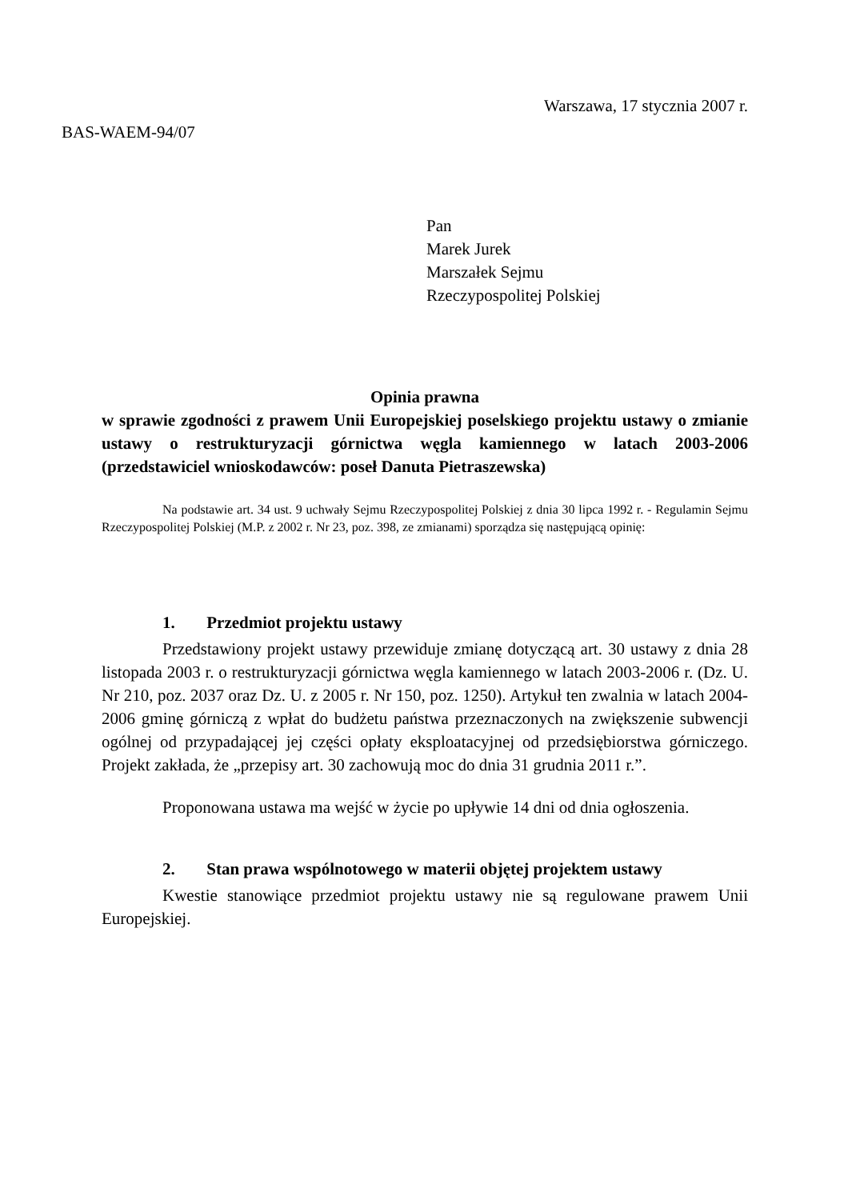Warszawa, 17 stycznia 2007 r.
BAS-WAEM-94/07
Pan
Marek Jurek
Marszałek Sejmu
Rzeczypospolitej Polskiej
Opinia prawna
w sprawie zgodności z prawem Unii Europejskiej poselskiego projektu ustawy o zmianie ustawy o restrukturyzacji górnictwa węgla kamiennego w latach 2003-2006 (przedstawiciel wnioskodawców: poseł Danuta Pietraszewska)
Na podstawie art. 34 ust. 9 uchwały Sejmu Rzeczypospolitej Polskiej z dnia 30 lipca 1992 r. - Regulamin Sejmu Rzeczypospolitej Polskiej (M.P. z 2002 r. Nr 23, poz. 398, ze zmianami) sporządza się następującą opinię:
1. Przedmiot projektu ustawy
Przedstawiony projekt ustawy przewiduje zmianę dotyczącą art. 30 ustawy z dnia 28 listopada 2003 r. o restrukturyzacji górnictwa węgla kamiennego w latach 2003-2006 r. (Dz. U. Nr 210, poz. 2037 oraz Dz. U. z 2005 r. Nr 150, poz. 1250). Artykuł ten zwalnia w latach 2004-2006 gminę górniczą z wpłat do budżetu państwa przeznaczonych na zwiększenie subwencji ogólnej od przypadającej jej części opłaty eksploatacyjnej od przedsiębiorstwa górniczego. Projekt zakłada, że „przepisy art. 30 zachowują moc do dnia 31 grudnia 2011 r.”.
Proponowana ustawa ma wejść w życie po upływie 14 dni od dnia ogłoszenia.
2. Stan prawa wspólnotowego w materii objętej projektem ustawy
Kwestie stanowiące przedmiot projektu ustawy nie są regulowane prawem Unii Europejskiej.